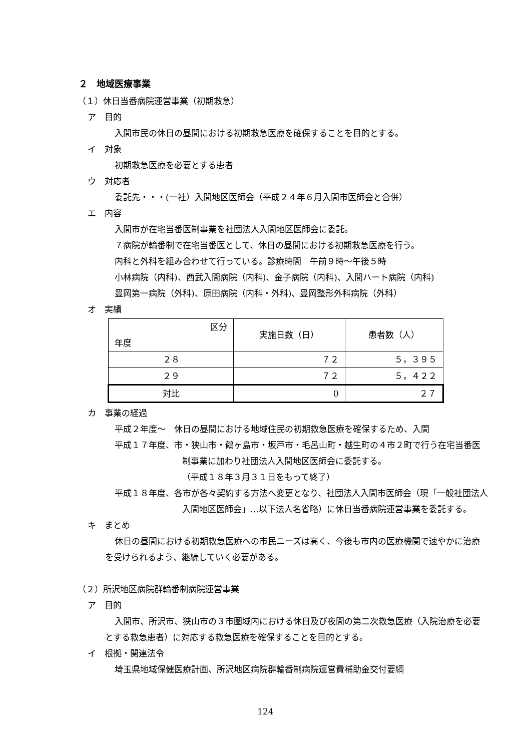２　地域医療事業
（１）休日当番病院運営事業（初期救急）
ア　目的
入間市民の休日の昼間における初期救急医療を確保することを目的とする。
イ　対象
初期救急医療を必要とする患者
ウ　対応者
委託先・・・(一社）入間地区医師会（平成２４年６月入間市医師会と合併）
エ　内容
入間市が在宅当番医制事業を社団法人入間地区医師会に委託。
７病院が輪番制で在宅当番医として、休日の昼間における初期救急医療を行う。
内科と外科を組み合わせて行っている。診療時間　午前９時～午後５時
小林病院（内科)、西武入間病院（内科)、金子病院（内科)、入間ハート病院（内科)
豊岡第一病院（外科)、原田病院（内科・外科)、豊岡整形外科病院（外科）
オ　実績
| 区分 年度 | 実施日数（日） | 患者数（人） |
| --- | --- | --- |
| ２８ | ７２ | ５，３９５ |
| ２９ | ７２ | ５，４２２ |
| 対比 | 0 | ２７ |
カ　事業の経過
平成２年度～　休日の昼間における地域住民の初期救急医療を確保するため、入間
平成１７年度、市・狭山市・鶴ヶ島市・坂戸市・毛呂山町・越生町の４市２町で行う在宅当番医制事業に加わり社団法人入間地区医師会に委託する。
（平成１８年３月３１日をもって終了）
平成１８年度、各市が各々契約する方法へ変更となり、社団法人入間市医師会（現「一般社団法人入間地区医師会」…以下法人名省略）に休日当番病院運営事業を委託する。
キ　まとめ
休日の昼間における初期救急医療への市民ニーズは高く、今後も市内の医療機関で速やかに治療を受けられるよう、継続していく必要がある。
（２）所沢地区病院群輪番制病院運営事業
ア　目的
入間市、所沢市、狭山市の３市圏域内における休日及び夜間の第二次救急医療（入院治療を必要とする救急患者）に対応する救急医療を確保することを目的とする。
イ　根拠・関連法令
埼玉県地域保健医療計画、所沢地区病院群輪番制病院運営費補助金交付要綱
124